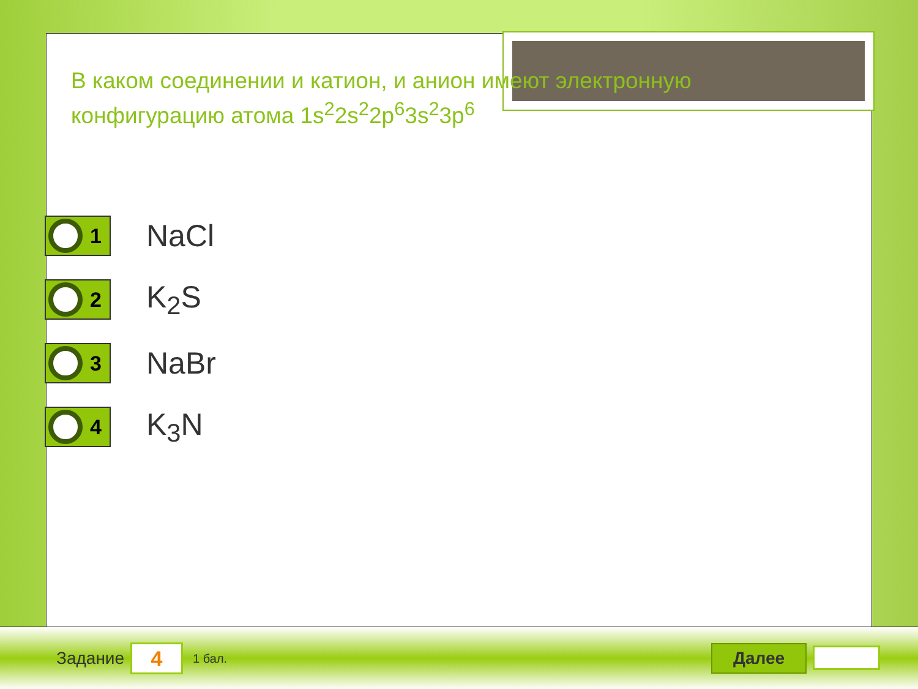В каком соединении и катион, и анион имеют электронную конфигурацию атома 1s<sup>2</sup>2s<sup>2</sup>2p<sup>6</sup>3s<sup>2</sup>3p<sup>6</sup>
1
NaCl
2
K<sub>2</sub>S
3
NaBr
4
K<sub>3</sub>N
Задание
4
1 бал.
Далее